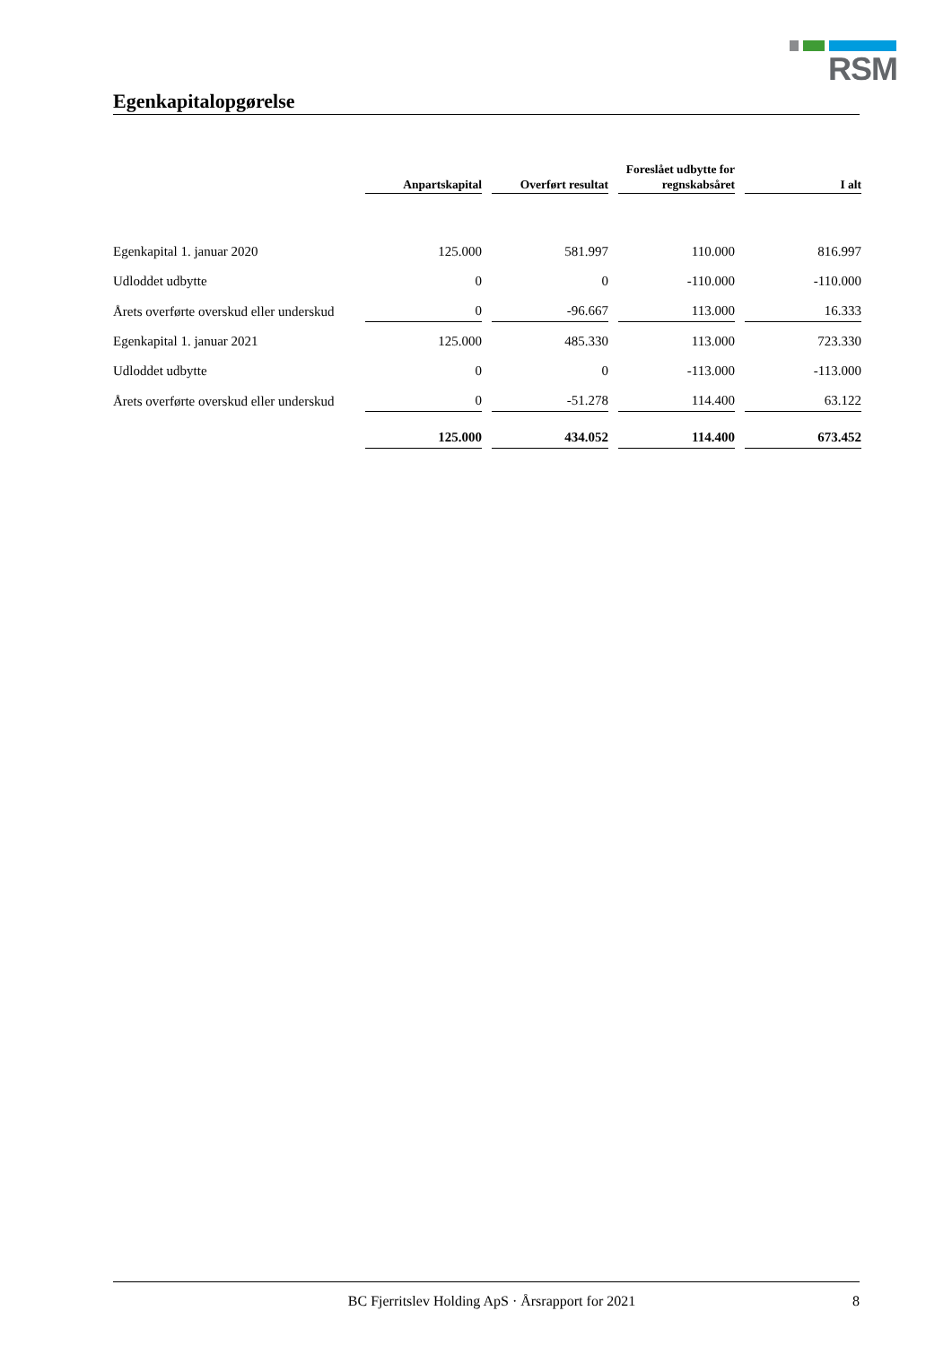RSM
Egenkapitalopgørelse
| | Anpartskapital | Overført resultat | Foreslået udbytte for regnskabsåret | I alt |
| Egenkapital 1. januar 2020 | 125.000 | 581.997 | 110.000 | 816.997 |
| Udloddet udbytte | 0 | 0 | -110.000 | -110.000 |
| Årets overførte overskud eller underskud | 0 | -96.667 | 113.000 | 16.333 |
| Egenkapital 1. januar 2021 | 125.000 | 485.330 | 113.000 | 723.330 |
| Udloddet udbytte | 0 | 0 | -113.000 | -113.000 |
| Årets overførte overskud eller underskud | 0 | -51.278 | 114.400 | 63.122 |
| | 125.000 | 434.052 | 114.400 | 673.452 |
BC Fjerritslev Holding ApS · Årsrapport for 2021 8